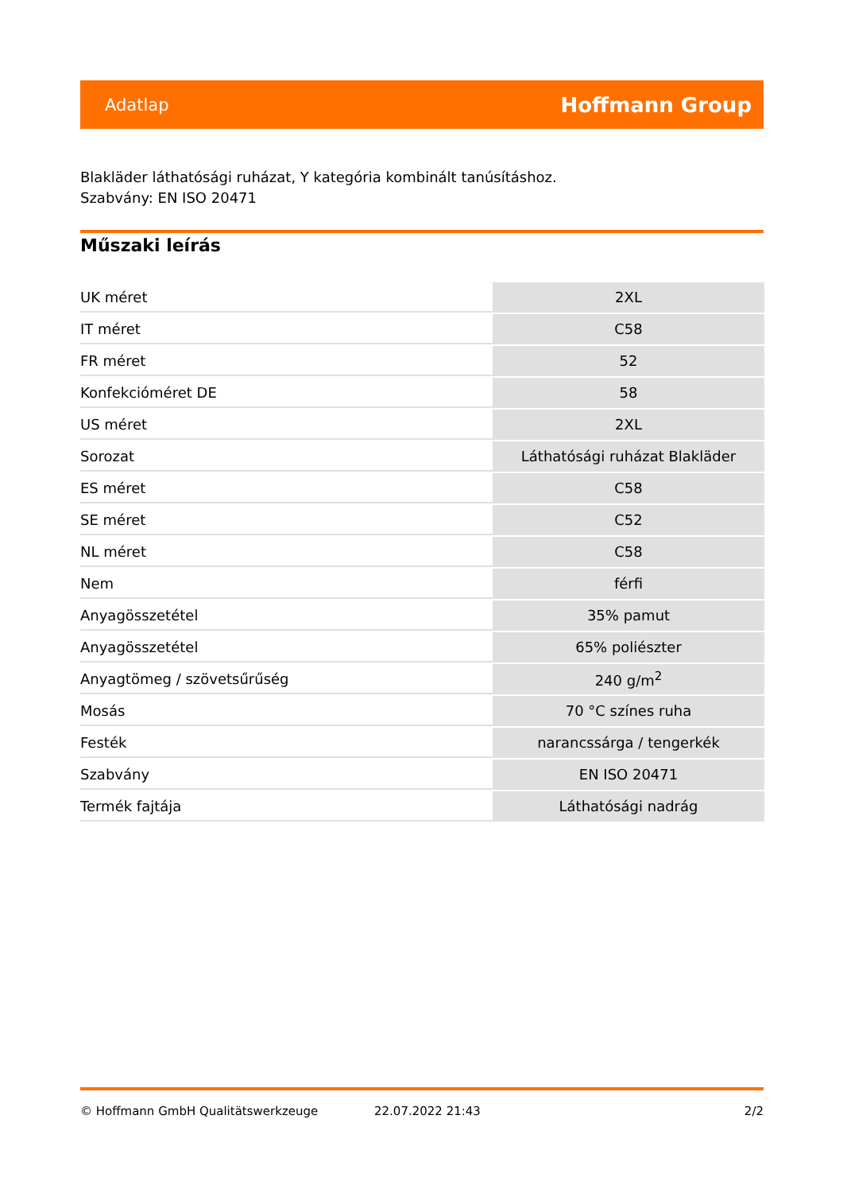Adatlap Hoffmann Group
Blakläder láthatósági ruházat, Y kategória kombinált tanúsításhoz.
Szabvány: EN ISO 20471
Műszaki leírás
| UK méret | 2XL |
| IT méret | C58 |
| FR méret | 52 |
| Konfekcióméret DE | 58 |
| US méret | 2XL |
| Sorozat | Láthatósági ruházat Blakläder |
| ES méret | C58 |
| SE méret | C52 |
| NL méret | C58 |
| Nem | férfi |
| Anyagösszetétel | 35% pamut |
| Anyagösszetétel | 65% poliészter |
| Anyagtömeg / szövetsűrűség | 240 g/m<sup>2</sup> |
| Mosás | 70 °C színes ruha |
| Festék | narancssárga / tengerkék |
| Szabvány | EN ISO 20471 |
| Termék fajtája | Láthatósági nadrág |
© Hoffmann GmbH Qualitätswerkzeuge 22.07.2022 21:43 2/2